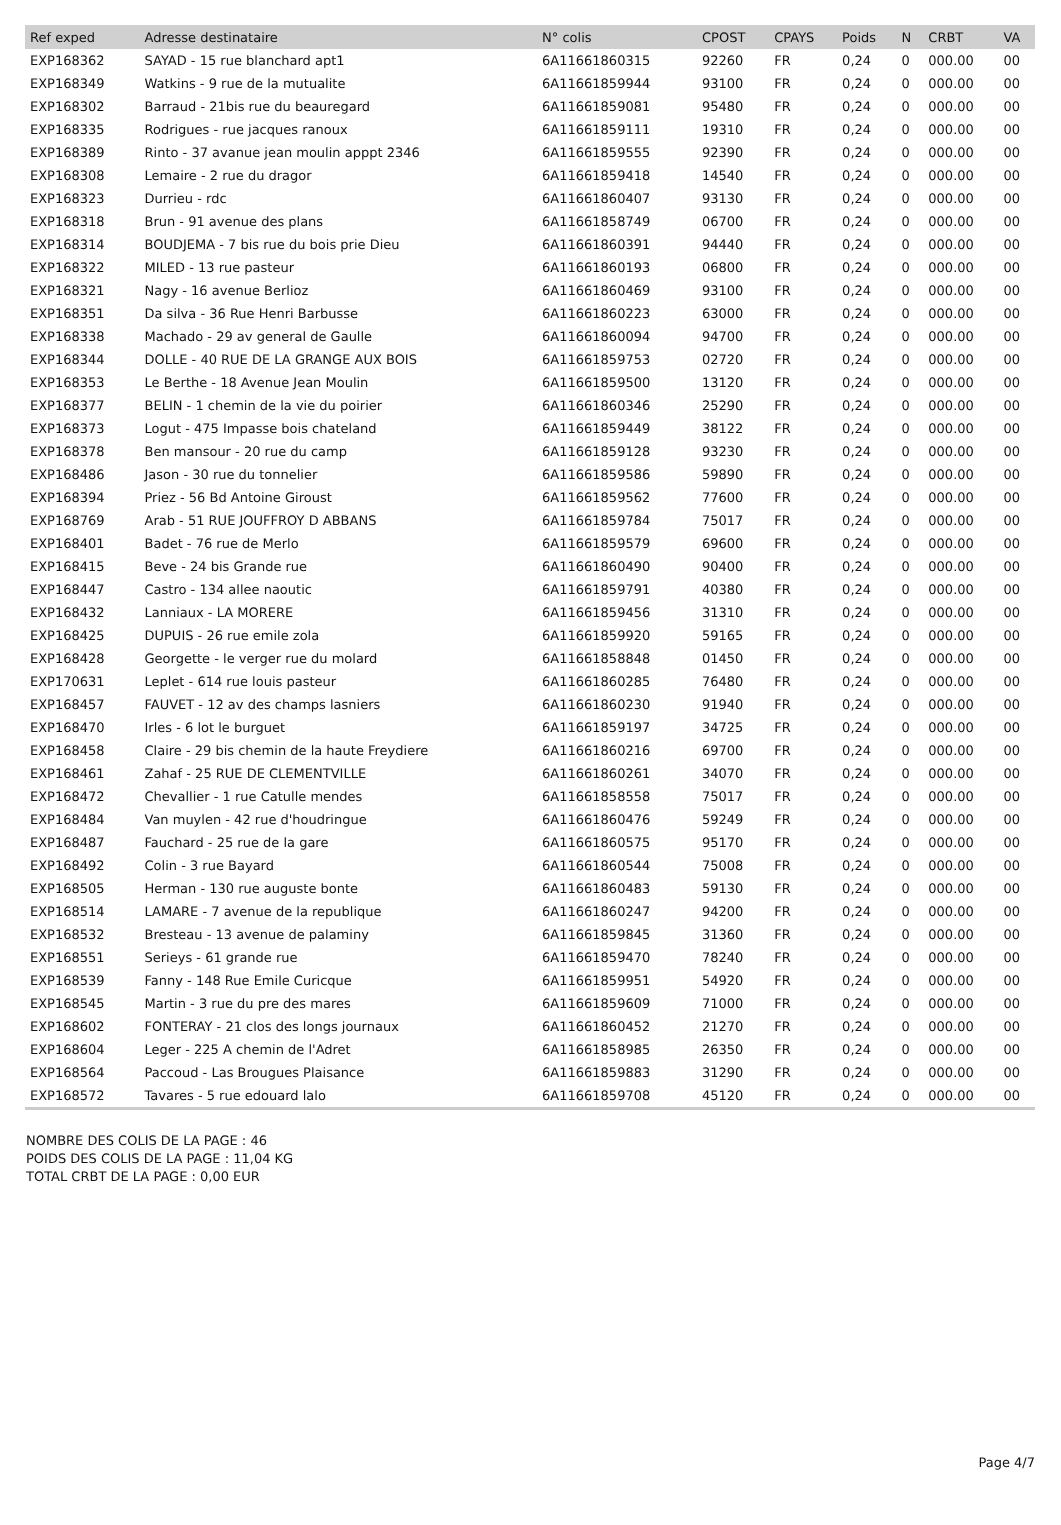| Ref exped | Adresse destinataire | N° colis | CPOST | CPAYS | Poids | N | CRBT | VA |
| --- | --- | --- | --- | --- | --- | --- | --- | --- |
| EXP168362 | SAYAD - 15 rue blanchard apt1 | 6A11661860315 | 92260 | FR | 0,24 | 0 | 000.00 | 00 |
| EXP168349 | Watkins - 9 rue de la mutualite | 6A11661859944 | 93100 | FR | 0,24 | 0 | 000.00 | 00 |
| EXP168302 | Barraud - 21bis rue du beauregard | 6A11661859081 | 95480 | FR | 0,24 | 0 | 000.00 | 00 |
| EXP168335 | Rodrigues - rue jacques ranoux | 6A11661859111 | 19310 | FR | 0,24 | 0 | 000.00 | 00 |
| EXP168389 | Rinto - 37 avanue jean moulin apppt 2346 | 6A11661859555 | 92390 | FR | 0,24 | 0 | 000.00 | 00 |
| EXP168308 | Lemaire - 2 rue du dragor | 6A11661859418 | 14540 | FR | 0,24 | 0 | 000.00 | 00 |
| EXP168323 | Durrieu - rdc | 6A11661860407 | 93130 | FR | 0,24 | 0 | 000.00 | 00 |
| EXP168318 | Brun - 91 avenue des plans | 6A11661858749 | 06700 | FR | 0,24 | 0 | 000.00 | 00 |
| EXP168314 | BOUDJEMA - 7 bis rue du bois prie Dieu | 6A11661860391 | 94440 | FR | 0,24 | 0 | 000.00 | 00 |
| EXP168322 | MILED - 13 rue pasteur | 6A11661860193 | 06800 | FR | 0,24 | 0 | 000.00 | 00 |
| EXP168321 | Nagy - 16 avenue Berlioz | 6A11661860469 | 93100 | FR | 0,24 | 0 | 000.00 | 00 |
| EXP168351 | Da silva - 36 Rue Henri Barbusse | 6A11661860223 | 63000 | FR | 0,24 | 0 | 000.00 | 00 |
| EXP168338 | Machado - 29 av general de Gaulle | 6A11661860094 | 94700 | FR | 0,24 | 0 | 000.00 | 00 |
| EXP168344 | DOLLE - 40 RUE DE LA GRANGE AUX BOIS | 6A11661859753 | 02720 | FR | 0,24 | 0 | 000.00 | 00 |
| EXP168353 | Le Berthe - 18 Avenue Jean Moulin | 6A11661859500 | 13120 | FR | 0,24 | 0 | 000.00 | 00 |
| EXP168377 | BELIN - 1 chemin de la vie du poirier | 6A11661860346 | 25290 | FR | 0,24 | 0 | 000.00 | 00 |
| EXP168373 | Logut - 475 Impasse bois chateland | 6A11661859449 | 38122 | FR | 0,24 | 0 | 000.00 | 00 |
| EXP168378 | Ben mansour - 20 rue du camp | 6A11661859128 | 93230 | FR | 0,24 | 0 | 000.00 | 00 |
| EXP168486 | Jason - 30 rue du tonnelier | 6A11661859586 | 59890 | FR | 0,24 | 0 | 000.00 | 00 |
| EXP168394 | Priez - 56 Bd Antoine Giroust | 6A11661859562 | 77600 | FR | 0,24 | 0 | 000.00 | 00 |
| EXP168769 | Arab - 51 RUE JOUFFROY D ABBANS | 6A11661859784 | 75017 | FR | 0,24 | 0 | 000.00 | 00 |
| EXP168401 | Badet - 76 rue de Merlo | 6A11661859579 | 69600 | FR | 0,24 | 0 | 000.00 | 00 |
| EXP168415 | Beve - 24 bis Grande rue | 6A11661860490 | 90400 | FR | 0,24 | 0 | 000.00 | 00 |
| EXP168447 | Castro - 134 allee naoutic | 6A11661859791 | 40380 | FR | 0,24 | 0 | 000.00 | 00 |
| EXP168432 | Lanniaux - LA MORERE | 6A11661859456 | 31310 | FR | 0,24 | 0 | 000.00 | 00 |
| EXP168425 | DUPUIS - 26 rue emile zola | 6A11661859920 | 59165 | FR | 0,24 | 0 | 000.00 | 00 |
| EXP168428 | Georgette - le verger rue du molard | 6A11661858848 | 01450 | FR | 0,24 | 0 | 000.00 | 00 |
| EXP170631 | Leplet - 614 rue louis pasteur | 6A11661860285 | 76480 | FR | 0,24 | 0 | 000.00 | 00 |
| EXP168457 | FAUVET - 12 av des champs lasniers | 6A11661860230 | 91940 | FR | 0,24 | 0 | 000.00 | 00 |
| EXP168470 | Irles - 6 lot le burguet | 6A11661859197 | 34725 | FR | 0,24 | 0 | 000.00 | 00 |
| EXP168458 | Claire - 29 bis chemin de la haute Freydiere | 6A11661860216 | 69700 | FR | 0,24 | 0 | 000.00 | 00 |
| EXP168461 | Zahaf - 25 RUE DE CLEMENTVILLE | 6A11661860261 | 34070 | FR | 0,24 | 0 | 000.00 | 00 |
| EXP168472 | Chevallier - 1 rue Catulle mendes | 6A11661858558 | 75017 | FR | 0,24 | 0 | 000.00 | 00 |
| EXP168484 | Van muylen - 42 rue d'houdringue | 6A11661860476 | 59249 | FR | 0,24 | 0 | 000.00 | 00 |
| EXP168487 | Fauchard - 25 rue de la gare | 6A11661860575 | 95170 | FR | 0,24 | 0 | 000.00 | 00 |
| EXP168492 | Colin - 3 rue Bayard | 6A11661860544 | 75008 | FR | 0,24 | 0 | 000.00 | 00 |
| EXP168505 | Herman - 130 rue auguste bonte | 6A11661860483 | 59130 | FR | 0,24 | 0 | 000.00 | 00 |
| EXP168514 | LAMARE - 7 avenue de la republique | 6A11661860247 | 94200 | FR | 0,24 | 0 | 000.00 | 00 |
| EXP168532 | Bresteau - 13 avenue de palaminy | 6A11661859845 | 31360 | FR | 0,24 | 0 | 000.00 | 00 |
| EXP168551 | Serieys - 61 grande rue | 6A11661859470 | 78240 | FR | 0,24 | 0 | 000.00 | 00 |
| EXP168539 | Fanny - 148 Rue Emile Curicque | 6A11661859951 | 54920 | FR | 0,24 | 0 | 000.00 | 00 |
| EXP168545 | Martin - 3 rue du pre des mares | 6A11661859609 | 71000 | FR | 0,24 | 0 | 000.00 | 00 |
| EXP168602 | FONTERAY - 21 clos des longs journaux | 6A11661860452 | 21270 | FR | 0,24 | 0 | 000.00 | 00 |
| EXP168604 | Leger - 225 A chemin de l'Adret | 6A11661858985 | 26350 | FR | 0,24 | 0 | 000.00 | 00 |
| EXP168564 | Paccoud - Las Brougues Plaisance | 6A11661859883 | 31290 | FR | 0,24 | 0 | 000.00 | 00 |
| EXP168572 | Tavares - 5 rue edouard lalo | 6A11661859708 | 45120 | FR | 0,24 | 0 | 000.00 | 00 |
NOMBRE DES COLIS DE LA PAGE : 46
POIDS DES COLIS DE LA PAGE : 11,04 KG
TOTAL CRBT DE LA PAGE : 0,00 EUR
Page 4/7